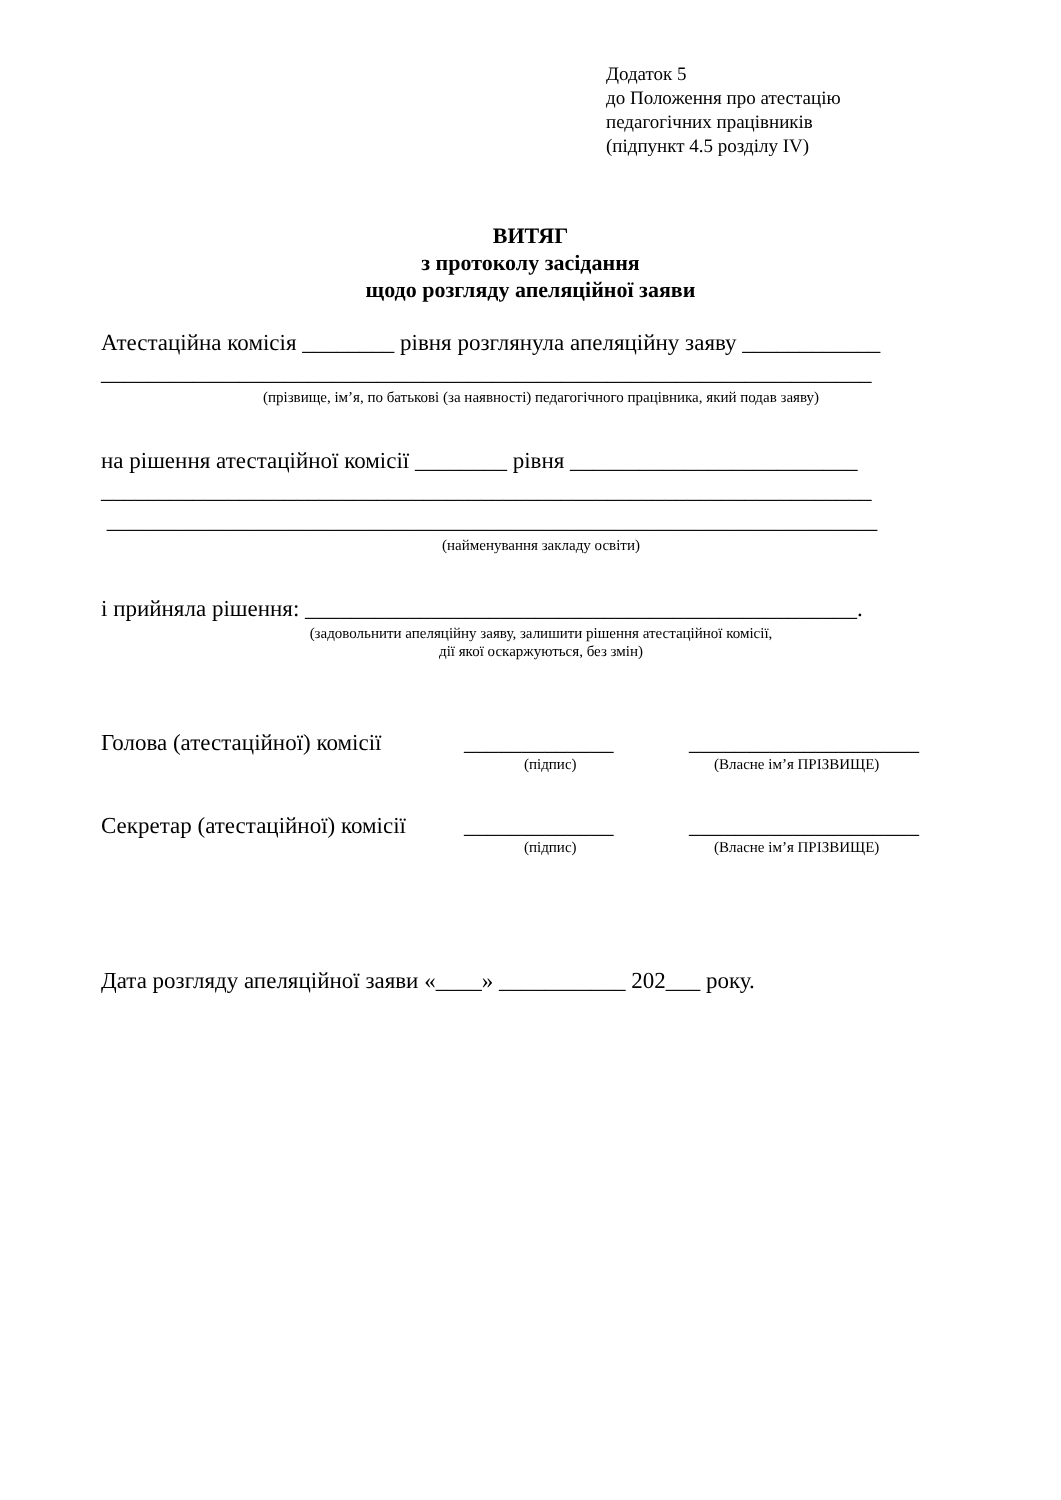Додаток 5
до Положення про атестацію
педагогічних працівників
(підпункт 4.5 розділу IV)
ВИТЯГ
з протоколу засідання
щодо розгляду апеляційної заяви
Атестаційна комісія ________ рівня розглянула апеляційну заяву ____________
___________________________________________________________________
(прізвище, ім’я, по батькові (за наявності) педагогічного працівника, який подав заяву)
на рішення атестаційної комісії ________ рівня _________________________
___________________________________________________________________
___________________________________________________________________
(найменування закладу освіти)
і прийняла рішення: ________________________________________________.
(задовольнити апеляційну заяву, залишити рішення атестаційної комісії,
дії якої оскаржуються, без змін)
Голова (атестаційної) комісії _____________ ____________________
(підпис) (Власне ім’я ПРІЗВИЩЕ)
Секретар (атестаційної) комісії _____________ ____________________
(підпис) (Власне ім’я ПРІЗВИЩЕ)
Дата розгляду апеляційної заяви «____» ___________ 202___ року.